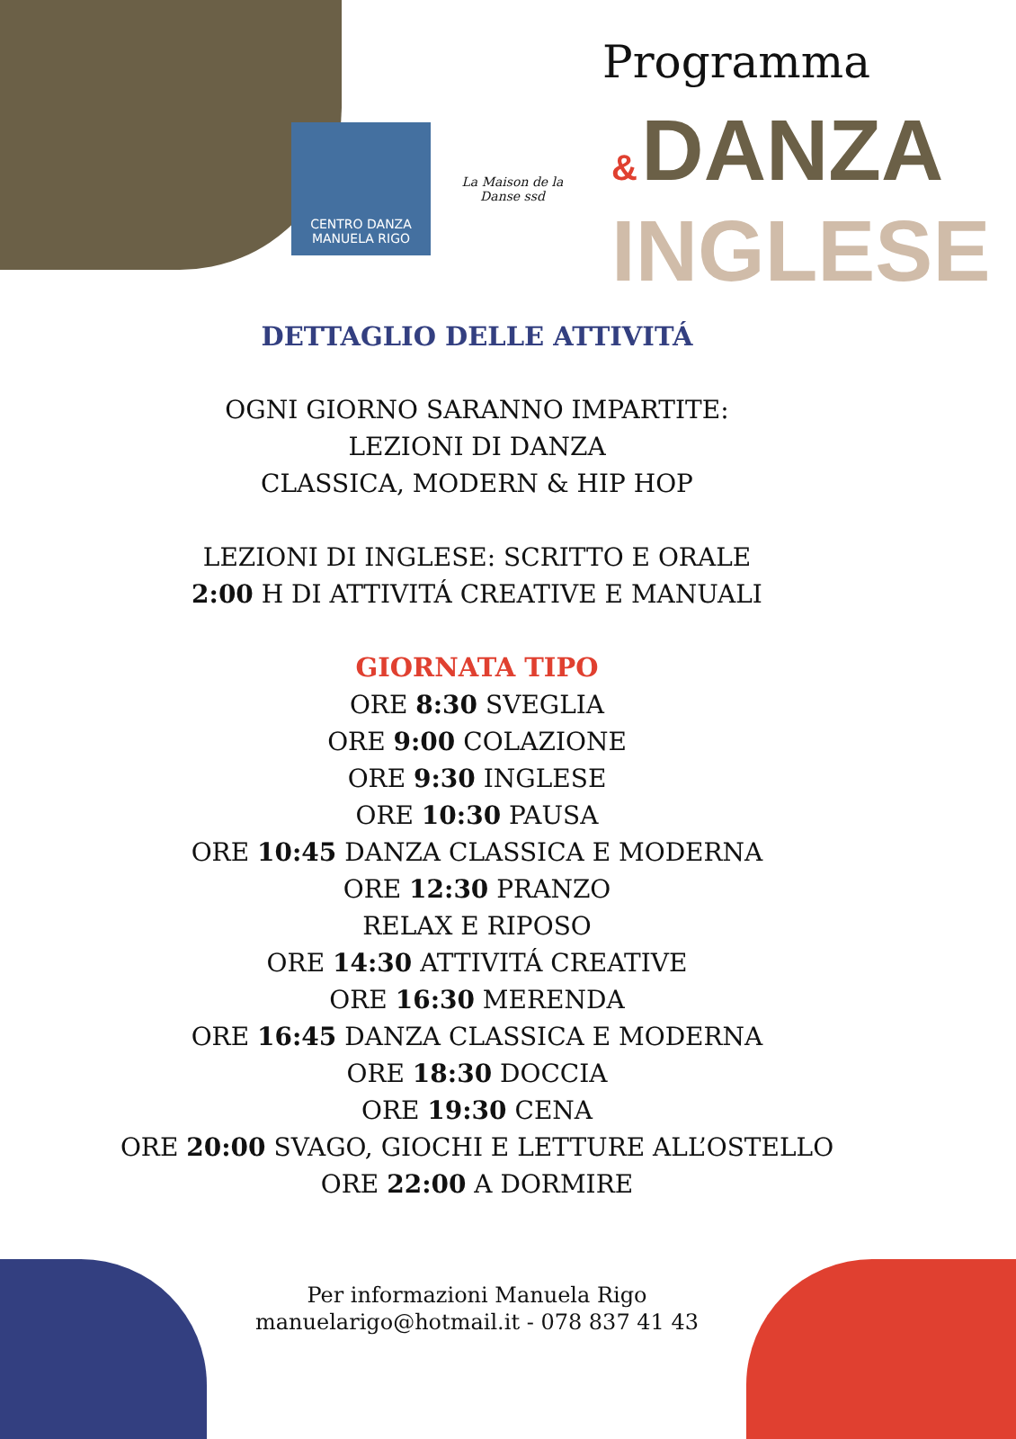Programma
CENTRO DANZA
MANUELA RIGO
La Maison de la Danse ssd
& DANZA
INGLESE
DETTAGLIO DELLE ATTIVITÁ
OGNI GIORNO SARANNO IMPARTITE:
LEZIONI DI DANZA
CLASSICA, MODERN & HIP HOP
LEZIONI DI INGLESE: SCRITTO E ORALE
2:00 H DI ATTIVITÁ CREATIVE E MANUALI
GIORNATA TIPO
ORE 8:30 SVEGLIA
ORE 9:00 COLAZIONE
ORE 9:30 INGLESE
ORE 10:30 PAUSA
ORE 10:45 DANZA CLASSICA E MODERNA
ORE 12:30 PRANZO
RELAX E RIPOSO
ORE 14:30 ATTIVITÁ CREATIVE
ORE 16:30 MERENDA
ORE 16:45 DANZA CLASSICA E MODERNA
ORE 18:30 DOCCIA
ORE 19:30 CENA
ORE 20:00 SVAGO, GIOCHI E LETTURE ALL’OSTELLO
ORE 22:00 A DORMIRE
Per informazioni Manuela Rigo
manuelarigo@hotmail.it - 078 837 41 43